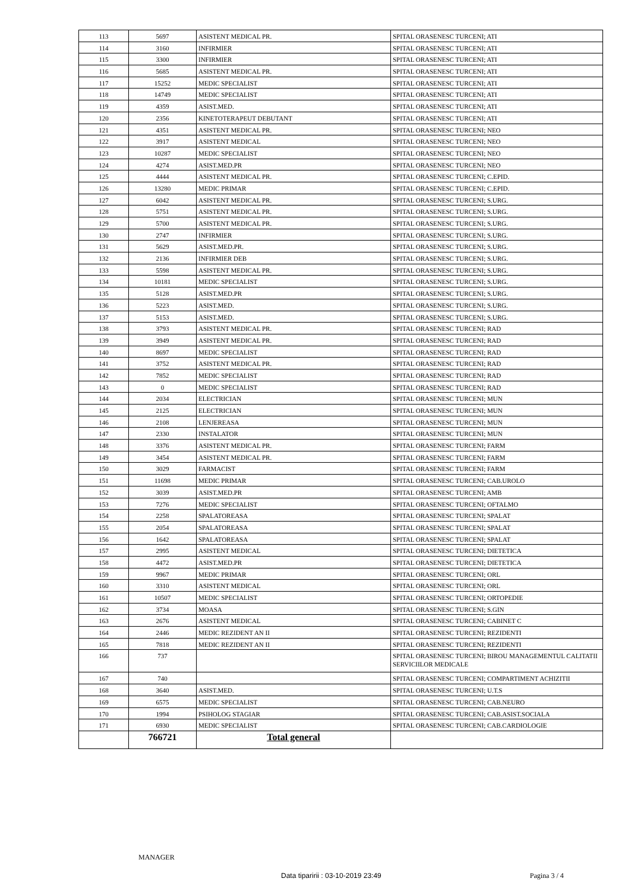| 113 | 5697 | ASISTENT MEDICAL PR. | SPITAL ORASENESC TURCENI; ATI |
| 114 | 3160 | INFIRMIER | SPITAL ORASENESC TURCENI; ATI |
| 115 | 3300 | INFIRMIER | SPITAL ORASENESC TURCENI; ATI |
| 116 | 5685 | ASISTENT MEDICAL PR. | SPITAL ORASENESC TURCENI; ATI |
| 117 | 15252 | MEDIC SPECIALIST | SPITAL ORASENESC TURCENI; ATI |
| 118 | 14749 | MEDIC SPECIALIST | SPITAL ORASENESC TURCENI; ATI |
| 119 | 4359 | ASIST.MED. | SPITAL ORASENESC TURCENI; ATI |
| 120 | 2356 | KINETOTERAPEUT DEBUTANT | SPITAL ORASENESC TURCENI; ATI |
| 121 | 4351 | ASISTENT MEDICAL PR. | SPITAL ORASENESC TURCENI; NEO |
| 122 | 3917 | ASISTENT MEDICAL | SPITAL ORASENESC TURCENI; NEO |
| 123 | 10287 | MEDIC SPECIALIST | SPITAL ORASENESC TURCENI; NEO |
| 124 | 4274 | ASIST.MED.PR | SPITAL ORASENESC TURCENI; NEO |
| 125 | 4444 | ASISTENT MEDICAL PR. | SPITAL ORASENESC TURCENI; C.EPID. |
| 126 | 13280 | MEDIC PRIMAR | SPITAL ORASENESC TURCENI; C.EPID. |
| 127 | 6042 | ASISTENT MEDICAL PR. | SPITAL ORASENESC TURCENI; S.URG. |
| 128 | 5751 | ASISTENT MEDICAL PR. | SPITAL ORASENESC TURCENI; S.URG. |
| 129 | 5700 | ASISTENT MEDICAL PR. | SPITAL ORASENESC TURCENI; S.URG. |
| 130 | 2747 | INFIRMIER | SPITAL ORASENESC TURCENI; S.URG. |
| 131 | 5629 | ASIST.MED.PR. | SPITAL ORASENESC TURCENI; S.URG. |
| 132 | 2136 | INFIRMIER DEB | SPITAL ORASENESC TURCENI; S.URG. |
| 133 | 5598 | ASISTENT MEDICAL PR. | SPITAL ORASENESC TURCENI; S.URG. |
| 134 | 10181 | MEDIC SPECIALIST | SPITAL ORASENESC TURCENI; S.URG. |
| 135 | 5128 | ASIST.MED.PR | SPITAL ORASENESC TURCENI; S.URG. |
| 136 | 5223 | ASIST.MED. | SPITAL ORASENESC TURCENI; S.URG. |
| 137 | 5153 | ASIST.MED. | SPITAL ORASENESC TURCENI; S.URG. |
| 138 | 3793 | ASISTENT MEDICAL PR. | SPITAL ORASENESC TURCENI; RAD |
| 139 | 3949 | ASISTENT MEDICAL PR. | SPITAL ORASENESC TURCENI; RAD |
| 140 | 8697 | MEDIC SPECIALIST | SPITAL ORASENESC TURCENI; RAD |
| 141 | 3752 | ASISTENT MEDICAL PR. | SPITAL ORASENESC TURCENI; RAD |
| 142 | 7852 | MEDIC SPECIALIST | SPITAL ORASENESC TURCENI; RAD |
| 143 | 0 | MEDIC SPECIALIST | SPITAL ORASENESC TURCENI; RAD |
| 144 | 2034 | ELECTRICIAN | SPITAL ORASENESC TURCENI; MUN |
| 145 | 2125 | ELECTRICIAN | SPITAL ORASENESC TURCENI; MUN |
| 146 | 2108 | LENJEREASA | SPITAL ORASENESC TURCENI; MUN |
| 147 | 2330 | INSTALATOR | SPITAL ORASENESC TURCENI; MUN |
| 148 | 3376 | ASISTENT MEDICAL PR. | SPITAL ORASENESC TURCENI; FARM |
| 149 | 3454 | ASISTENT MEDICAL PR. | SPITAL ORASENESC TURCENI; FARM |
| 150 | 3029 | FARMACIST | SPITAL ORASENESC TURCENI; FARM |
| 151 | 11698 | MEDIC PRIMAR | SPITAL ORASENESC TURCENI; CAB.UROLO |
| 152 | 3039 | ASIST.MED.PR | SPITAL ORASENESC TURCENI; AMB |
| 153 | 7276 | MEDIC SPECIALIST | SPITAL ORASENESC TURCENI; OFTALMO |
| 154 | 2258 | SPALATOREASA | SPITAL ORASENESC TURCENI; SPALAT |
| 155 | 2054 | SPALATOREASA | SPITAL ORASENESC TURCENI; SPALAT |
| 156 | 1642 | SPALATOREASA | SPITAL ORASENESC TURCENI; SPALAT |
| 157 | 2995 | ASISTENT MEDICAL | SPITAL ORASENESC TURCENI; DIETETICA |
| 158 | 4472 | ASIST.MED.PR | SPITAL ORASENESC TURCENI; DIETETICA |
| 159 | 9967 | MEDIC PRIMAR | SPITAL ORASENESC TURCENI; ORL |
| 160 | 3310 | ASISTENT MEDICAL | SPITAL ORASENESC TURCENI; ORL |
| 161 | 10507 | MEDIC SPECIALIST | SPITAL ORASENESC TURCENI; ORTOPEDIE |
| 162 | 3734 | MOASA | SPITAL ORASENESC TURCENI; S.GIN |
| 163 | 2676 | ASISTENT MEDICAL | SPITAL ORASENESC TURCENI; CABINET C |
| 164 | 2446 | MEDIC REZIDENT AN II | SPITAL ORASENESC TURCENI; REZIDENTI |
| 165 | 7818 | MEDIC REZIDENT AN II | SPITAL ORASENESC TURCENI; REZIDENTI |
| 166 | 737 | | SPITAL ORASENESC TURCENI; BIROU MANAGEMENTUL CALITATII SERVICIILOR MEDICALE |
| 167 | 740 | | SPITAL ORASENESC TURCENI; COMPARTIMENT ACHIZITII |
| 168 | 3640 | ASIST.MED. | SPITAL ORASENESC TURCENI; U.T.S |
| 169 | 6575 | MEDIC SPECIALIST | SPITAL ORASENESC TURCENI; CAB.NEURO |
| 170 | 1994 | PSIHOLOG STAGIAR | SPITAL ORASENESC TURCENI; CAB.ASIST.SOCIALA |
| 171 | 6930 | MEDIC SPECIALIST | SPITAL ORASENESC TURCENI; CAB.CARDIOLOGIE |
| | 766721 | Total general | |
MANAGER
Data tiparirii : 03-10-2019 23:49 Pagina 3 / 4